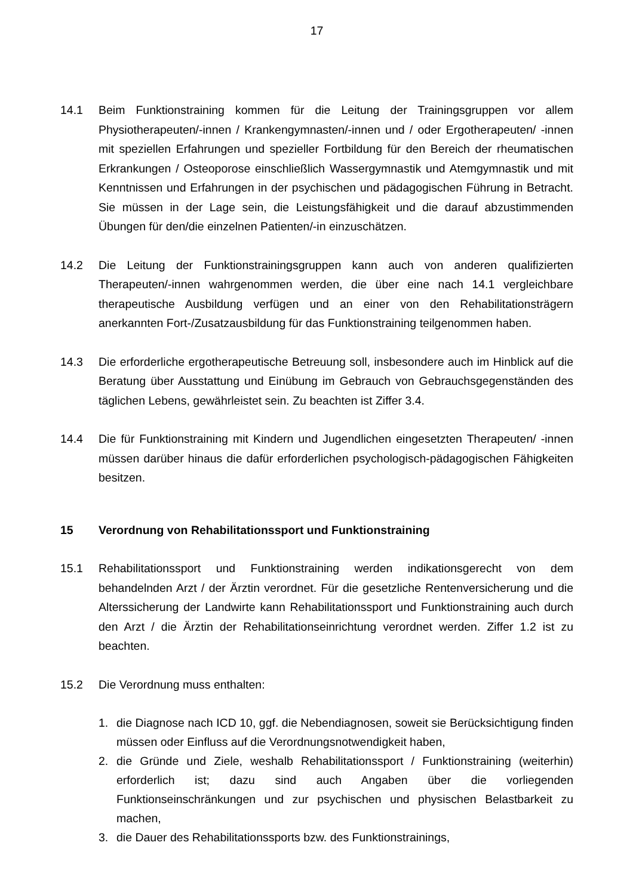17
14.1 Beim Funktionstraining kommen für die Leitung der Trainingsgruppen vor allem Physiotherapeuten/-innen / Krankengymnasten/-innen und / oder Ergotherapeuten/ -innen mit speziellen Erfahrungen und spezieller Fortbildung für den Bereich der rheumatischen Erkrankungen / Osteoporose einschließlich Wassergymnastik und Atemgymnastik und mit Kenntnissen und Erfahrungen in der psychischen und pädagogischen Führung in Betracht. Sie müssen in der Lage sein, die Leistungsfähigkeit und die darauf abzustimmenden Übungen für den/die einzelnen Patienten/-in einzuschätzen.
14.2 Die Leitung der Funktionstrainingsgruppen kann auch von anderen qualifizierten Therapeuten/-innen wahrgenommen werden, die über eine nach 14.1 vergleichbare therapeutische Ausbildung verfügen und an einer von den Rehabilitationsträgern anerkannten Fort-/Zusatzausbildung für das Funktionstraining teilgenommen haben.
14.3 Die erforderliche ergotherapeutische Betreuung soll, insbesondere auch im Hinblick auf die Beratung über Ausstattung und Einübung im Gebrauch von Gebrauchsgegenständen des täglichen Lebens, gewährleistet sein. Zu beachten ist Ziffer 3.4.
14.4 Die für Funktionstraining mit Kindern und Jugendlichen eingesetzten Therapeuten/ -innen müssen darüber hinaus die dafür erforderlichen psychologisch-pädagogischen Fähigkeiten besitzen.
15 Verordnung von Rehabilitationssport und Funktionstraining
15.1 Rehabilitationssport und Funktionstraining werden indikationsgerecht von dem behandelnden Arzt / der Ärztin verordnet. Für die gesetzliche Rentenversicherung und die Alterssicherung der Landwirte kann Rehabilitationssport und Funktionstraining auch durch den Arzt / die Ärztin der Rehabilitationseinrichtung verordnet werden. Ziffer 1.2 ist zu beachten.
15.2 Die Verordnung muss enthalten:
1. die Diagnose nach ICD 10, ggf. die Nebendiagnosen, soweit sie Berücksichtigung finden müssen oder Einfluss auf die Verordnungsnotwendigkeit haben,
2. die Gründe und Ziele, weshalb Rehabilitationssport / Funktionstraining (weiterhin) erforderlich ist; dazu sind auch Angaben über die vorliegenden Funktionseinschränkungen und zur psychischen und physischen Belastbarkeit zu machen,
3. die Dauer des Rehabilitationssports bzw. des Funktionstrainings,